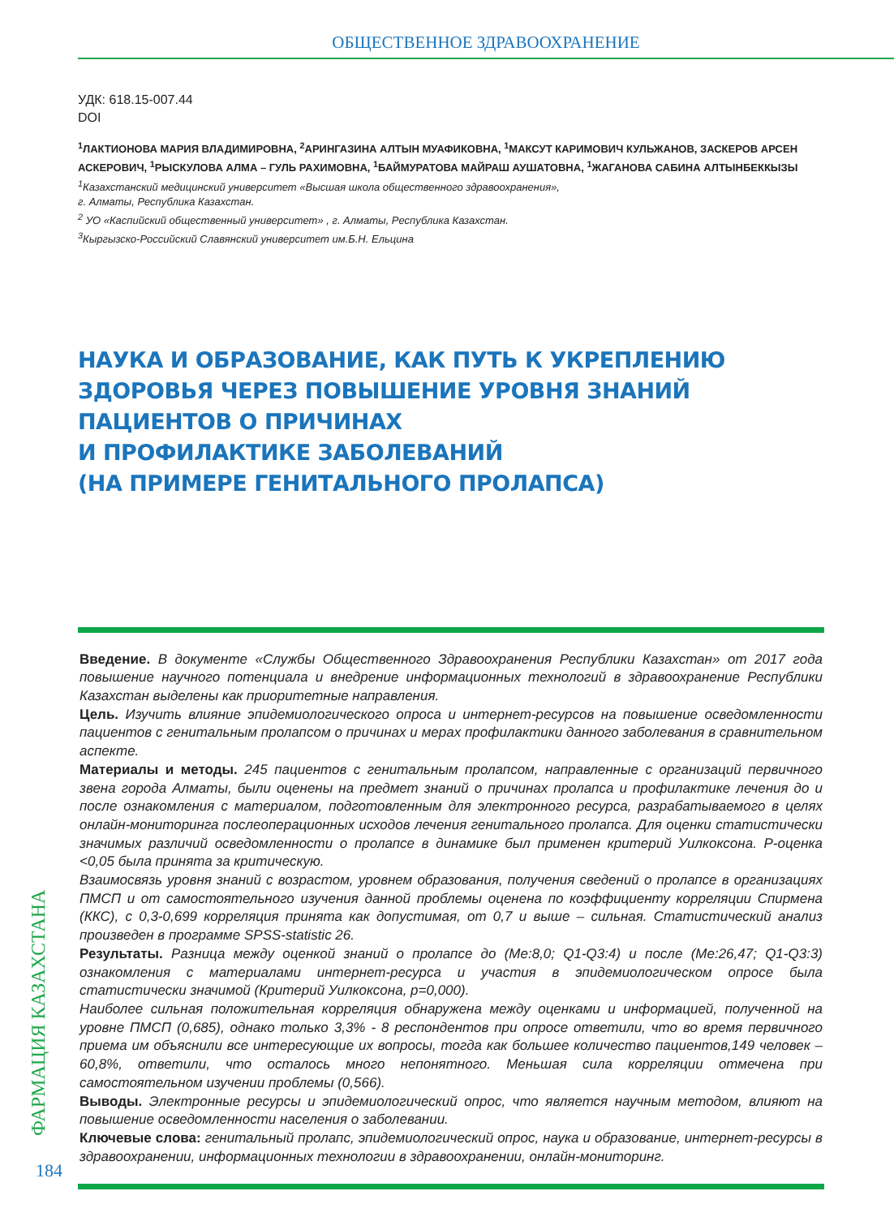ОБЩЕСТВЕННОЕ ЗДРАВООХРАНЕНИЕ
УДК: 618.15-007.44
DOI
<sup>1</sup> ЛАКТИОНОВА МАРИЯ ВЛАДИМИРОВНА, <sup>2</sup>АРИНГАЗИНА АЛТЫН МУАФИКОВНА, <sup>1</sup>МАКСУТ КАРИМОВИЧ КУЛЬЖАНОВ, ЗАСКЕРОВ АРСЕН АСКЕРОВИЧ, <sup>1</sup>РЫСКУЛОВА АЛМА – ГУЛЬ РАХИМОВНА, <sup>1</sup>БАЙМУРАТОВА МАЙРАШ АУШАТОВНА, <sup>1</sup>ЖАГАНОВА САБИНА АЛТЫНБЕККЫЗЫ
<sup>1</sup> Казахстанский медицинский университет «Высшая школа общественного здравоохранения»,
г. Алматы, Республика Казахстан.
<sup>2</sup> УО «Каспийский общественный университет» , г. Алматы, Республика Казахстан.
<sup>3</sup> Кыргызско-Российский Славянский университет им.Б.Н. Ельцина
НАУКА И ОБРАЗОВАНИЕ, КАК ПУТЬ К УКРЕПЛЕНИЮ ЗДОРОВЬЯ ЧЕРЕЗ ПОВЫШЕНИЕ УРОВНЯ ЗНАНИЙ ПАЦИЕНТОВ О ПРИЧИНАХ
И ПРОФИЛАКТИКЕ ЗАБОЛЕВАНИЙ
(НА ПРИМЕРЕ ГЕНИТАЛЬНОГО ПРОЛАПСА)
Введение. В документе «Службы Общественного Здравоохранения Республики Казахстан» от 2017 года повышение научного потенциала и внедрение информационных технологий в здравоохранение Республики Казахстан выделены как приоритетные направления.
Цель. Изучить влияние эпидемиологического опроса и интернет-ресурсов на повышение осведомленности пациентов с генитальным пролапсом о причинах и мерах профилактики данного заболевания в сравнительном аспекте.
Материалы и методы. 245 пациентов с генитальным пролапсом, направленные с организаций первичного звена города Алматы, были оценены на предмет знаний о причинах пролапса и профилактике лечения до и после ознакомления с материалом, подготовленным для электронного ресурса, разрабатываемого в целях онлайн-мониторинга послеоперационных исходов лечения генитального пролапса. Для оценки статистически значимых различий осведомленности о пролапсе в динамике был применен критерий Уилкоксона. P-оценка <0,05 была принята за критическую.
Взаимосвязь уровня знаний с возрастом, уровнем образования, получения сведений о пролапсе в организациях ПМСП и от самостоятельного изучения данной проблемы оценена по коэффициенту корреляции Спирмена (ККС), с 0,3-0,699 корреляция принята как допустимая, от 0,7 и выше – сильная. Статистический анализ произведен в программе SPSS-statistic 26.
Результаты. Разница между оценкой знаний о пролапсе до (Me:8,0; Q1-Q3:4) и после (Me:26,47; Q1-Q3:3) ознакомления с материалами интернет-ресурса и участия в эпидемиологическом опросе была статистически значимой (Критерий Уилкоксона, p=0,000).
Наиболее сильная положительная корреляция обнаружена между оценками и информацией, полученной на уровне ПМСП (0,685), однако только 3,3% - 8 респондентов при опросе ответили, что во время первичного приема им объяснили все интересующие их вопросы, тогда как большее количество пациентов,149 человек – 60,8%, ответили, что осталось много непонятного. Меньшая сила корреляции отмечена при самостоятельном изучении проблемы (0,566).
Выводы. Электронные ресурсы и эпидемиологический опрос, что является научным методом, влияют на повышение осведомленности населения о заболевании.
Ключевые слова: генитальный пролапс, эпидемиологический опрос, наука и образование, интернет-ресурсы в здравоохранении, информационных технологии в здравоохранении, онлайн-мониторинг.
ФАРМАЦИЯ КАЗАХСТАНА
184